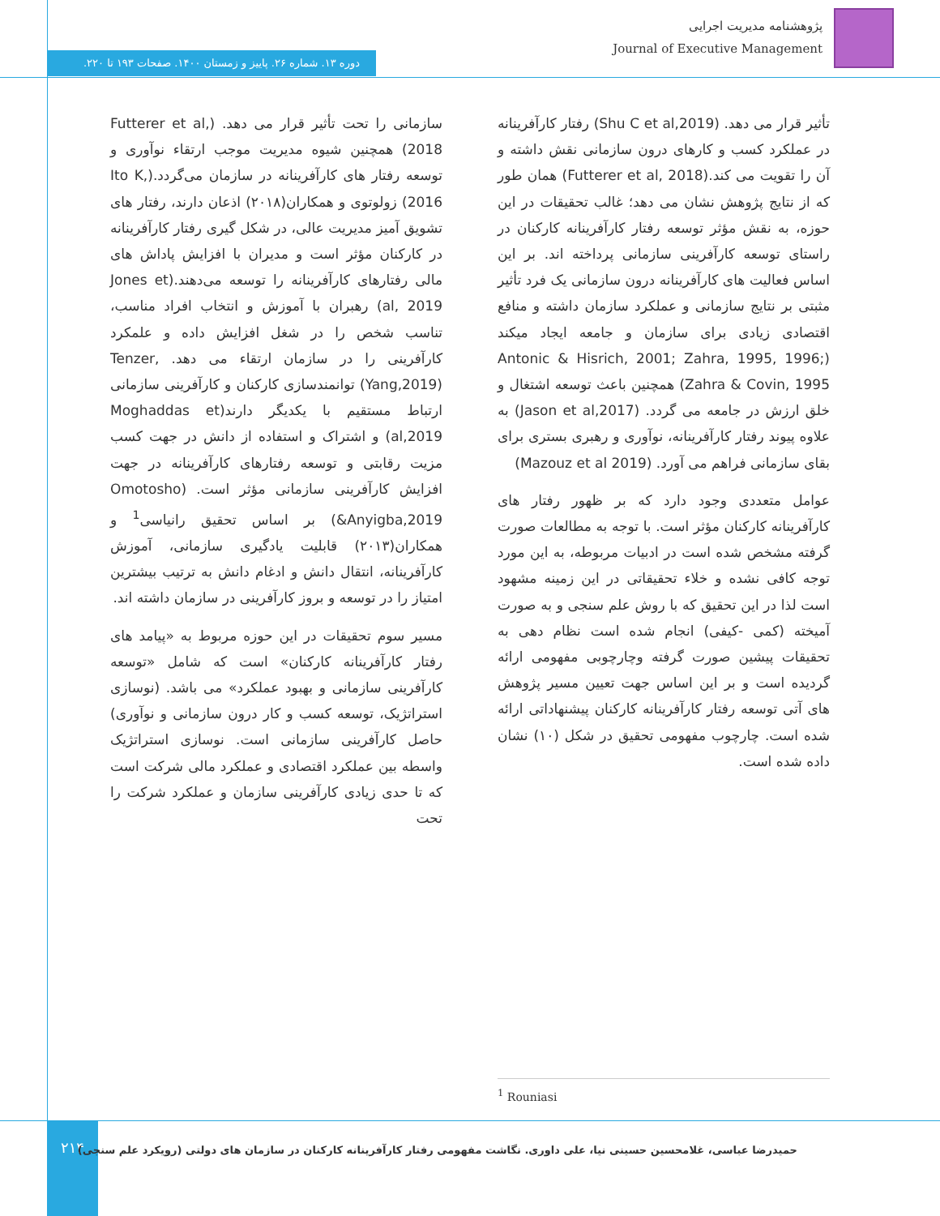پژوهشنامه مدیریت اجرایی
Journal of Executive Management
دوره ۱۳. شماره ۲۶. پاییز و زمستان ۱۴۰۰. صفحات ۱۹۳ تا ۲۲۰.
سازمانی را تحت تأثیر قرار می دهد. (Futterer et al, 2018) همچنین شیوه مدیریت موجب ارتقاء نوآوری و توسعه رفتار های کارآفرینانه در سازمان می‌گردد.(Ito K, 2016) زولوتوی و همکاران(۲۰۱۸) اذعان دارند، رفتار های تشویق آمیز مدیریت عالی، در شکل گیری رفتار کارآفرینانه در کارکنان مؤثر است و مدیران با افزایش پاداش های مالی رفتارهای کارآفرینانه را توسعه می‌دهند.(Jones et al, 2019) رهبران با آموزش و انتخاب افراد مناسب، تناسب شخص را در شغل افزایش داده و علمکرد کارآفرینی را در سازمان ارتقاء می دهد. Tenzer, (Yang,2019) توانمندسازی کارکنان و کارآفرینی سازمانی ارتباط مستقیم با یکدیگر دارند(Moghaddas et al,2019) و اشتراک و استفاده از دانش در جهت کسب مزیت رقابتی و توسعه رفتارهای کارآفرینانه در جهت افزایش کارآفرینی سازمانی مؤثر است. (Omotosho &Anyigba,2019) بر اساس تحقیق رانیاسی<sup>1</sup> و همکاران(۲۰۱۳) قابلیت یادگیری سازمانی، آموزش کارآفرینانه، انتقال دانش و ادغام دانش به ترتیب بیشترین امتیاز را در توسعه و بروز کارآفرینی در سازمان داشته اند.
مسیر سوم تحقیقات در این حوزه مربوط به «پیامد های رفتار کارآفرینانه کارکنان» است که شامل «توسعه کارآفرینی سازمانی و بهبود عملکرد» می باشد. (نوسازی استراتژیک، توسعه کسب و کار درون سازمانی و نوآوری) حاصل کارآفرینی سازمانی است. نوسازی استراتژیک واسطه بین عملکرد اقتصادی و عملکرد مالی شرکت است که تا حدی زیادی کارآفرینی سازمان و عملکرد شرکت را تحت
تأثیر قرار می دهد. (Shu C et al,2019) رفتار کارآفرینانه در عملکرد کسب و کارهای درون سازمانی نقش داشته و آن را تقویت می کند.(Futterer et al, 2018) همان طور که از نتایج پژوهش نشان می دهد؛ غالب تحقیقات در این حوزه، به نقش مؤثر توسعه رفتار کارآفرینانه کارکنان در راستای توسعه کارآفرینی سازمانی پرداخته اند. بر این اساس فعالیت های کارآفرینانه درون سازمانی یک فرد تأثیر مثبتی بر نتایج سازمانی و عملکرد سازمان داشته و منافع اقتصادی زیادی برای سازمان و جامعه ایجاد میکند (Antonic & Hisrich, 2001; Zahra, 1995, 1996; Zahra & Covin, 1995) همچنین باعث توسعه اشتغال و خلق ارزش در جامعه می گردد. (Jason et al,2017) به علاوه پیوند رفتار کارآفرینانه، نوآوری و رهبری بستری برای بقای سازمانی فراهم می آورد. (Mazouz et al 2019)
عوامل متعددی وجود دارد که بر ظهور رفتار های کارآفرینانه کارکنان مؤثر است. با توجه به مطالعات صورت گرفته مشخص شده است در ادبیات مربوطه، به این مورد توجه کافی نشده و خلاء تحقیقاتی در این زمینه مشهود است لذا در این تحقیق که با روش علم سنجی و به صورت آمیخته (کمی -کیفی) انجام شده است نظام دهی به تحقیقات پیشین صورت گرفته وچارچوبی مفهومی ارائه گردیده است و بر این اساس جهت تعیین مسیر پژوهش های آتی توسعه رفتار کارآفرینانه کارکنان پیشنهاداتی ارائه شده است. چارچوب مفهومی تحقیق در شکل (۱۰) نشان داده شده است.
<sup>1</sup> Rouniasi
۲۱۴
حمیدرضا عباسی، غلامحسین حسینی نیا، علی داوری. نگاشت مفهومی رفتار کارآفرینانه کارکنان در سازمان های دولتی (رویکرد علم سنجی)